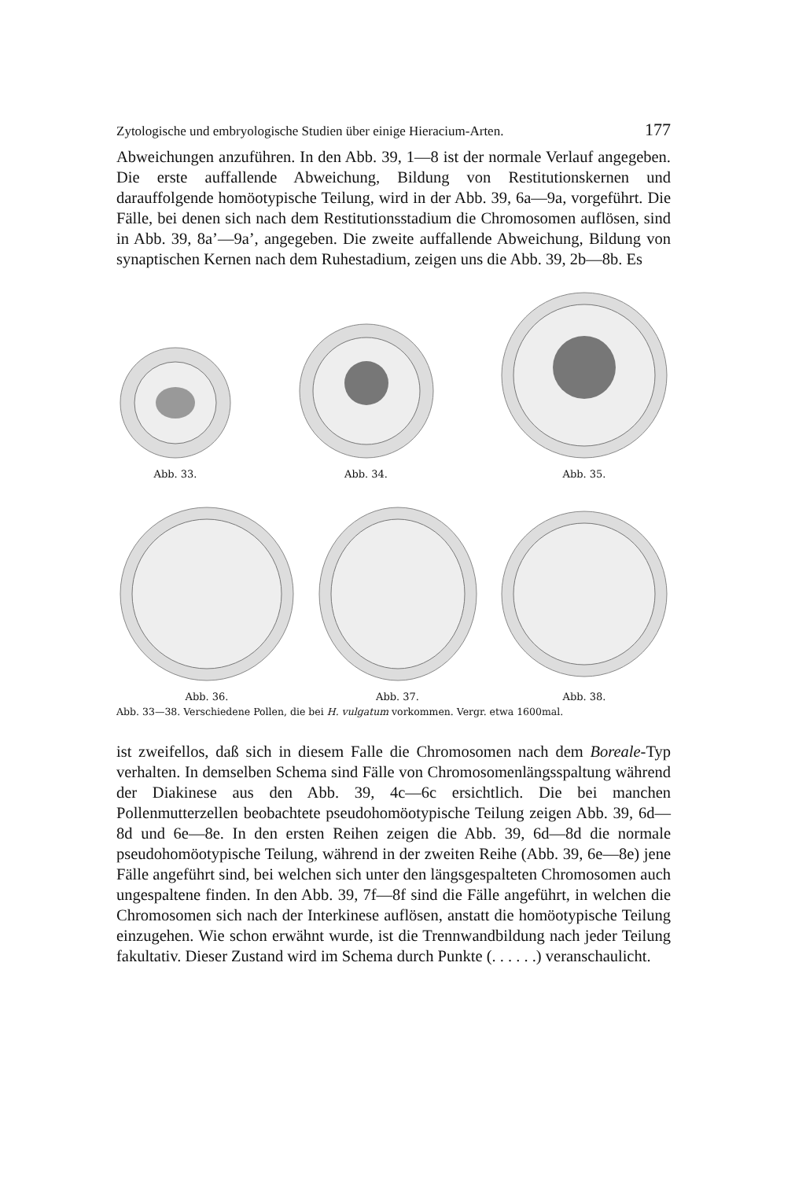Zytologische und embryologische Studien über einige Hieracium-Arten. 177
Abweichungen anzuführen. In den Abb. 39, 1—8 ist der normale Verlauf angegeben. Die erste auffallende Abweichung, Bildung von Restitutionskernen und darauffolgende homöotypische Teilung, wird in der Abb. 39, 6a—9a, vorgeführt. Die Fälle, bei denen sich nach dem Restitutionsstadium die Chromosomen auflösen, sind in Abb. 39, 8a’—9a’, angegeben. Die zweite auffallende Abweichung, Bildung von synaptischen Kernen nach dem Ruhestadium, zeigen uns die Abb. 39, 2b—8b. Es
Abb. 33.
Abb. 34.
Abb. 35.
Abb. 36.
Abb. 37.
Abb. 38.
Abb. 33—38. Verschiedene Pollen, die bei H. vulgatum vorkommen. Vergr. etwa 1600mal.
ist zweifellos, daß sich in diesem Falle die Chromosomen nach dem Boreale-Typ verhalten. In demselben Schema sind Fälle von Chromosomenlängsspaltung während der Diakinese aus den Abb. 39, 4c—6c ersichtlich. Die bei manchen Pollenmutterzellen beobachtete pseudohomöotypische Teilung zeigen Abb. 39, 6d—8d und 6e—8e. In den ersten Reihen zeigen die Abb. 39, 6d—8d die normale pseudohomöotypische Teilung, während in der zweiten Reihe (Abb. 39, 6e—8e) jene Fälle angeführt sind, bei welchen sich unter den längsgespalteten Chromosomen auch ungespaltene finden. In den Abb. 39, 7f—8f sind die Fälle angeführt, in welchen die Chromosomen sich nach der Interkinese auflösen, anstatt die homöotypische Teilung einzugehen. Wie schon erwähnt wurde, ist die Trennwandbildung nach jeder Teilung fakultativ. Dieser Zustand wird im Schema durch Punkte (. . . . . .) veranschaulicht.